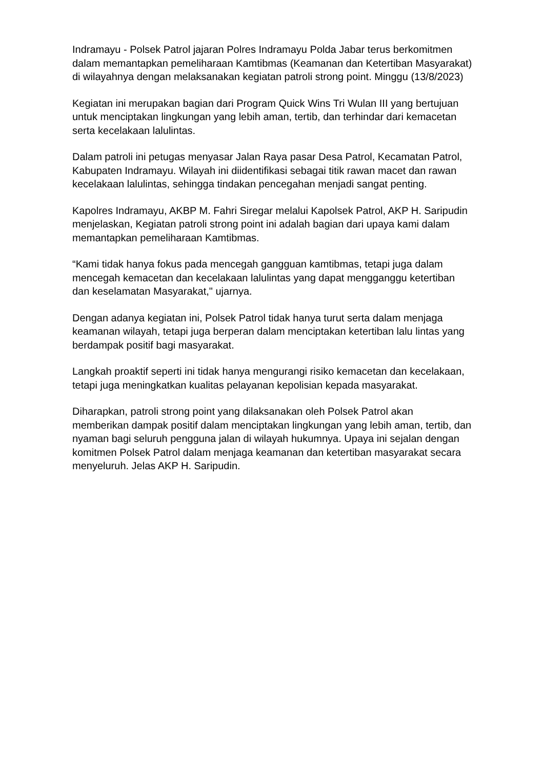Indramayu - Polsek Patrol jajaran Polres Indramayu Polda Jabar terus berkomitmen dalam memantapkan pemeliharaan Kamtibmas (Keamanan dan Ketertiban Masyarakat) di wilayahnya dengan melaksanakan kegiatan patroli strong point. Minggu (13/8/2023)
Kegiatan ini merupakan bagian dari Program Quick Wins Tri Wulan III yang bertujuan untuk menciptakan lingkungan yang lebih aman, tertib, dan terhindar dari kemacetan serta kecelakaan lalulintas.
Dalam patroli ini petugas menyasar Jalan Raya pasar Desa Patrol, Kecamatan Patrol, Kabupaten Indramayu. Wilayah ini diidentifikasi sebagai titik rawan macet dan rawan kecelakaan lalulintas, sehingga tindakan pencegahan menjadi sangat penting.
Kapolres Indramayu, AKBP M. Fahri Siregar melalui Kapolsek Patrol, AKP H. Saripudin menjelaskan, Kegiatan patroli strong point ini adalah bagian dari upaya kami dalam memantapkan pemeliharaan Kamtibmas.
“Kami tidak hanya fokus pada mencegah gangguan kamtibmas, tetapi juga dalam mencegah kemacetan dan kecelakaan lalulintas yang dapat mengganggu ketertiban dan keselamatan Masyarakat," ujarnya.
Dengan adanya kegiatan ini, Polsek Patrol tidak hanya turut serta dalam menjaga keamanan wilayah, tetapi juga berperan dalam menciptakan ketertiban lalu lintas yang berdampak positif bagi masyarakat.
Langkah proaktif seperti ini tidak hanya mengurangi risiko kemacetan dan kecelakaan, tetapi juga meningkatkan kualitas pelayanan kepolisian kepada masyarakat.
Diharapkan, patroli strong point yang dilaksanakan oleh Polsek Patrol akan memberikan dampak positif dalam menciptakan lingkungan yang lebih aman, tertib, dan nyaman bagi seluruh pengguna jalan di wilayah hukumnya. Upaya ini sejalan dengan komitmen Polsek Patrol dalam menjaga keamanan dan ketertiban masyarakat secara menyeluruh. Jelas AKP H. Saripudin.